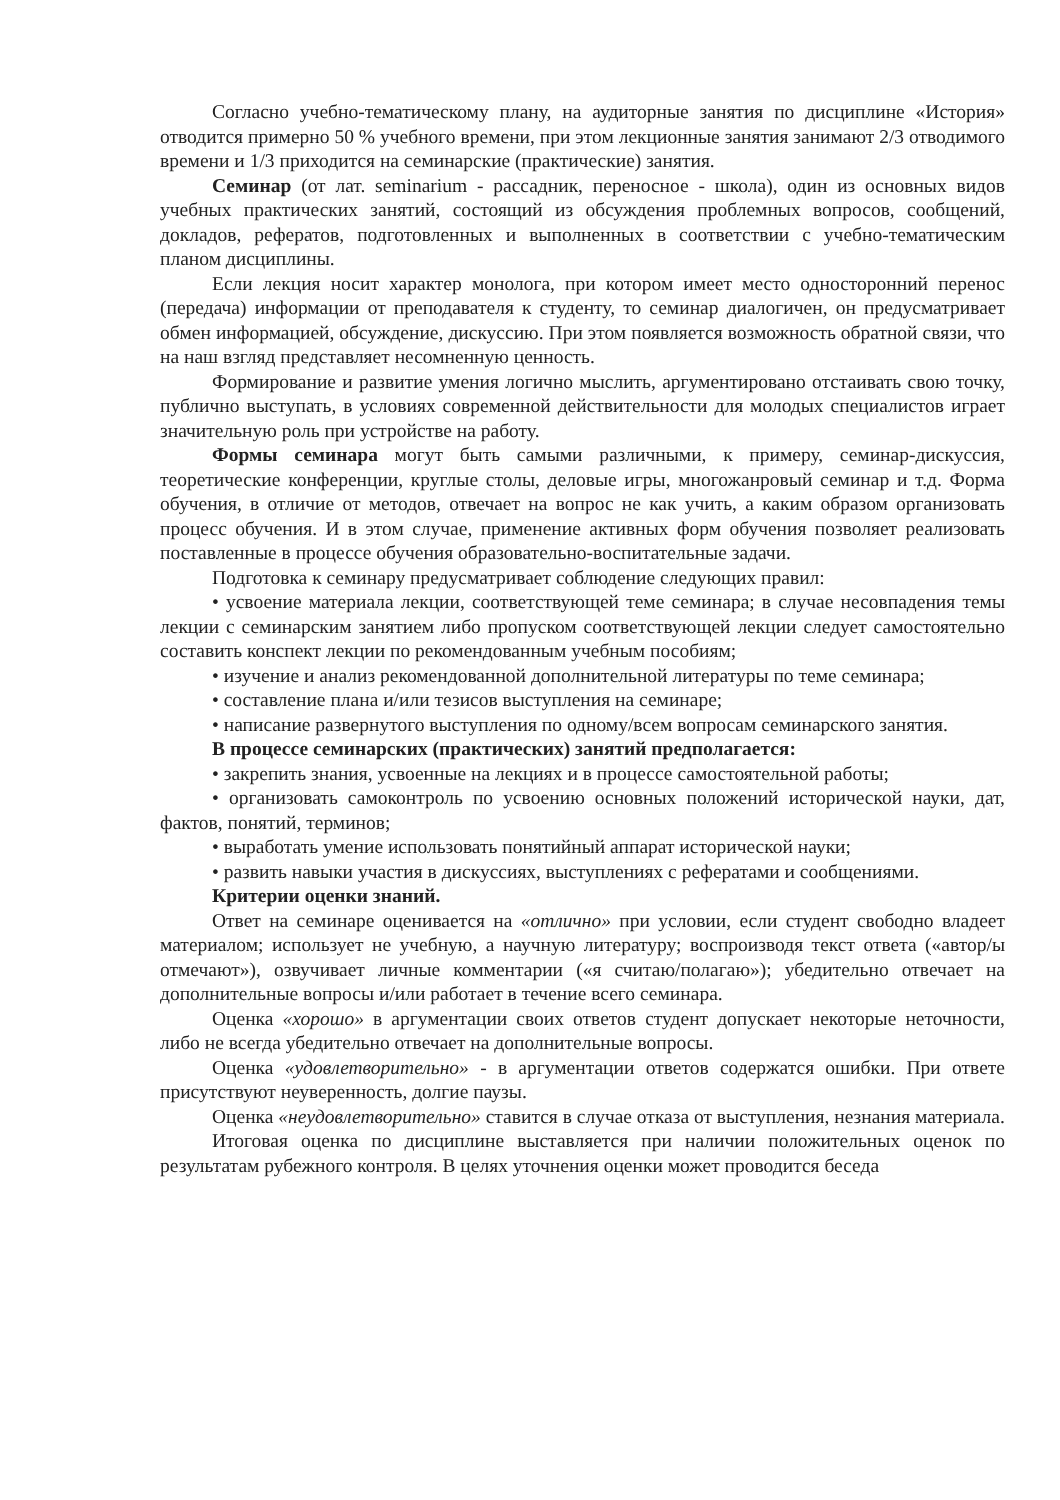Согласно учебно-тематическому плану, на аудиторные занятия по дисциплине «История» отводится примерно 50 % учебного времени, при этом лекционные занятия занимают 2/3 отводимого времени и 1/3 приходится на семинарские (практические) занятия.
Семинар (от лат. seminarium - рассадник, переносное - школа), один из основных видов учебных практических занятий, состоящий из обсуждения проблемных вопросов, сообщений, докладов, рефератов, подготовленных и выполненных в соответствии с учебно-тематическим планом дисциплины.
Если лекция носит характер монолога, при котором имеет место односторонний перенос (передача) информации от преподавателя к студенту, то семинар диалогичен, он предусматривает обмен информацией, обсуждение, дискуссию. При этом появляется возможность обратной связи, что на наш взгляд представляет несомненную ценность.
Формирование и развитие умения логично мыслить, аргументировано отстаивать свою точку, публично выступать, в условиях современной действительности для молодых специалистов играет значительную роль при устройстве на работу.
Формы семинара могут быть самыми различными, к примеру, семинар-дискуссия, теоретические конференции, круглые столы, деловые игры, многожанровый семинар и т.д. Форма обучения, в отличие от методов, отвечает на вопрос не как учить, а каким образом организовать процесс обучения. И в этом случае, применение активных форм обучения позволяет реализовать поставленные в процессе обучения образовательно-воспитательные задачи.
Подготовка к семинару предусматривает соблюдение следующих правил:
• усвоение материала лекции, соответствующей теме семинара; в случае несовпадения темы лекции с семинарским занятием либо пропуском соответствующей лекции следует самостоятельно составить конспект лекции по рекомендованным учебным пособиям;
• изучение и анализ рекомендованной дополнительной литературы по теме семинара;
• составление плана и/или тезисов выступления на семинаре;
• написание развернутого выступления по одному/всем вопросам семинарского занятия.
В процессе семинарских (практических) занятий предполагается:
• закрепить знания, усвоенные на лекциях и в процессе самостоятельной работы;
• организовать самоконтроль по усвоению основных положений исторической науки, дат, фактов, понятий, терминов;
• выработать умение использовать понятийный аппарат исторической науки;
• развить навыки участия в дискуссиях, выступлениях с рефератами и сообщениями.
Критерии оценки знаний.
Ответ на семинаре оценивается на «отлично» при условии, если студент свободно владеет материалом; использует не учебную, а научную литературу; воспроизводя текст ответа («автор/ы отмечают»), озвучивает личные комментарии («я считаю/полагаю»); убедительно отвечает на дополнительные вопросы и/или работает в течение всего семинара.
Оценка «хорошо» в аргументации своих ответов студент допускает некоторые неточности, либо не всегда убедительно отвечает на дополнительные вопросы.
Оценка «удовлетворительно» - в аргументации ответов содержатся ошибки. При ответе присутствуют неуверенность, долгие паузы.
Оценка «неудовлетворительно» ставится в случае отказа от выступления, незнания материала.
Итоговая оценка по дисциплине выставляется при наличии положительных оценок по результатам рубежного контроля. В целях уточнения оценки может проводится беседа